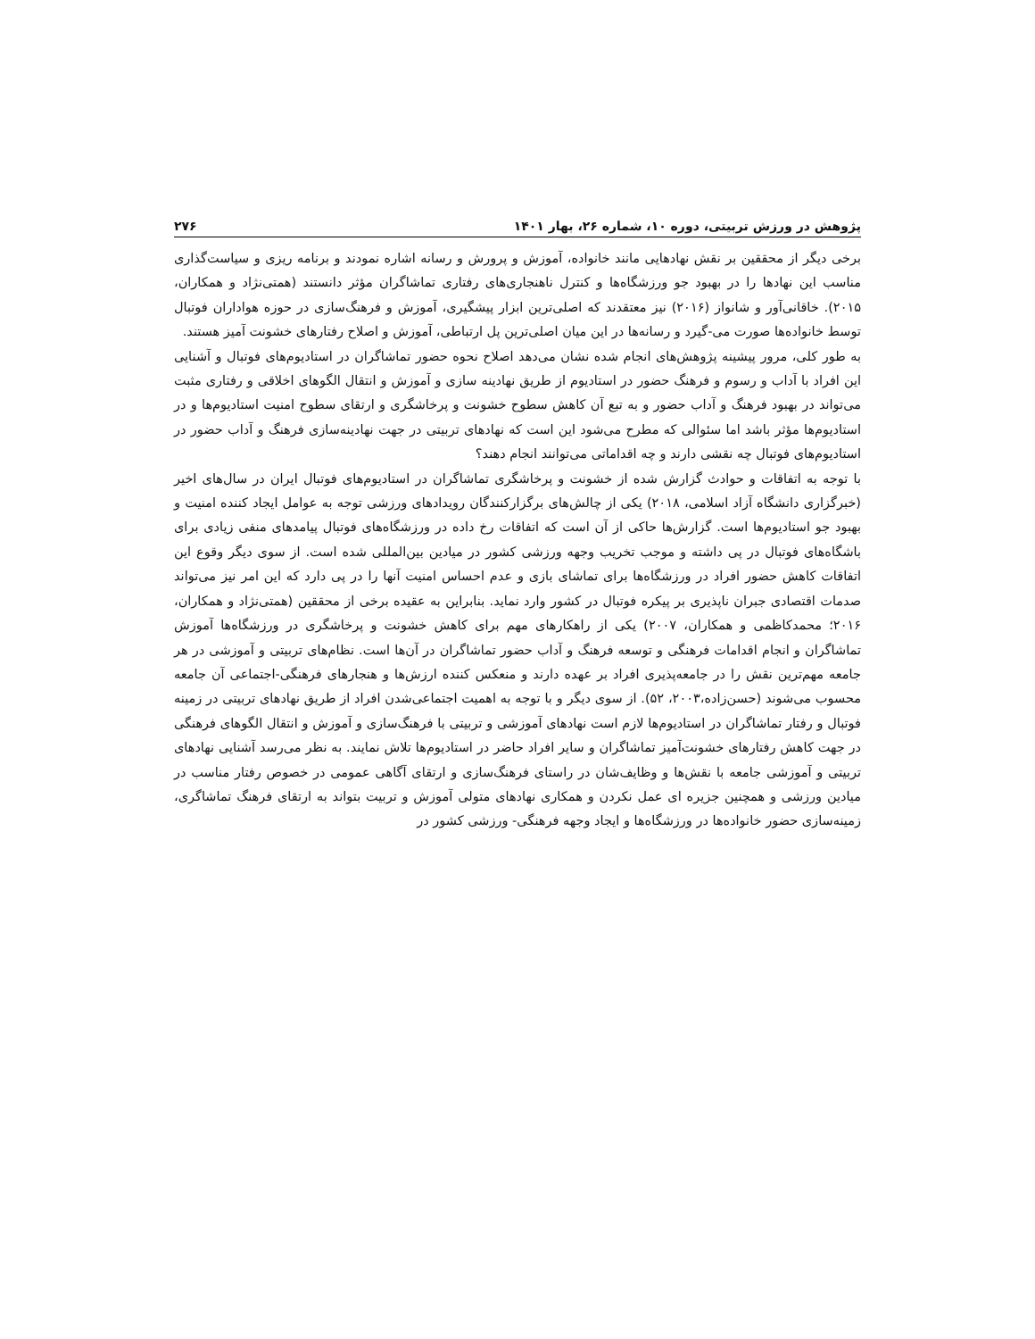پژوهش در ورزش تربیتی، دوره ۱۰، شماره ۲۶، بهار ۱۴۰۱ ۲۷۶
برخی دیگر از محققین بر نقش نهادهایی مانند خانواده، آموزش و پرورش و رسانه اشاره نمودند و برنامه ریزی و سیاست‌گذاری مناسب این نهادها را در بهبود جو ورزشگاه‌ها و کنترل ناهنجاری‌های رفتاری تماشاگران مؤثر دانستند (همتی‌نژاد و همکاران، ۲۰۱۵). خاقانی‌آور و شانواز (۲۰۱۶) نیز معتقدند که اصلی‌ترین ابزار پیشگیری، آموزش و فرهنگ‌سازی در حوزه هواداران فوتبال توسط خانواده‌ها صورت می-گیرد و رسانه‌ها در این میان اصلی‌ترین پل ارتباطی، آموزش و اصلاح رفتارهای خشونت آمیز هستند.
به طور کلی، مرور پیشینه پژوهش‌های انجام شده نشان می‌دهد اصلاح نحوه حضور تماشاگران در استادیوم‌های فوتبال و آشنایی این افراد با آداب و رسوم و فرهنگ حضور در استادیوم از طریق نهادینه سازی و آموزش و انتقال الگوهای اخلاقی و رفتاری مثبت می‌تواند در بهبود فرهنگ و آداب حضور و به تبع آن کاهش سطوح خشونت و پرخاشگری و ارتقای سطوح امنیت استادیوم‌ها و در استادیوم‌ها مؤثر باشد اما سئوالی که مطرح می‌شود این است که نهادهای تربیتی در جهت نهادینه‌سازی فرهنگ و آداب حضور در استادیوم‌های فوتبال چه نقشی دارند و چه اقداماتی می‌توانند انجام دهند؟
با توجه به اتفاقات و حوادث گزارش شده از خشونت و پرخاشگری تماشاگران در استادیوم‌های فوتبال ایران در سال‌های اخیر (خبرگزاری دانشگاه آزاد اسلامی، ۲۰۱۸) یکی از چالش‌های برگزارکنندگان رویدادهای ورزشی توجه به عوامل ایجاد کننده امنیت و بهبود جو استادیوم‌ها است. گزارش‌ها حاکی از آن است که اتفاقات رخ داده در ورزشگاه‌های فوتبال پیامدهای منفی زیادی برای باشگاه‌های فوتبال در پی داشته و موجب تخریب وجهه ورزشی کشور در میادین بین‌المللی شده است. از سوی دیگر وقوع این اتفاقات کاهش حضور افراد در ورزشگاه‌ها برای تماشای بازی و عدم احساس امنیت آنها را در پی دارد که این امر نیز می‌تواند صدمات اقتصادی جبران ناپذیری بر پیکره فوتبال در کشور وارد نماید. بنابراین به عقیده برخی از محققین (همتی‌نژاد و همکاران، ۲۰۱۶؛ محمدکاظمی و همکاران، ۲۰۰۷) یکی از راهکارهای مهم برای کاهش خشونت و پرخاشگری در ورزشگاه‌ها آموزش تماشاگران و انجام اقدامات فرهنگی و توسعه فرهنگ و آداب حضور تماشاگران در آن‌ها است. نظام‌های تربیتی و آموزشی در هر جامعه مهم‌ترین نقش را در جامعه‌پذیری افراد بر عهده دارند و منعکس کننده ارزش‌ها و هنجارهای فرهنگی-اجتماعی آن جامعه محسوب می‌شوند (حسن‌زاده،۲۰۰۳، ۵۲). از سوی دیگر و با توجه به اهمیت اجتماعی‌شدن افراد از طریق نهادهای تربیتی در زمینه فوتبال و رفتار تماشاگران در استادیوم‌ها لازم است نهادهای آموزشی و تربیتی با فرهنگ‌سازی و آموزش و انتقال الگوهای فرهنگی در جهت کاهش رفتارهای خشونت‌آمیز تماشاگران و سایر افراد حاضر در استادیوم‌ها تلاش نمایند. به نظر می‌رسد آشنایی نهادهای تربیتی و آموزشی جامعه با نقش‌ها و وظایف‌شان در راستای فرهنگ‌سازی و ارتقای آگاهی عمومی در خصوص رفتار مناسب در میادین ورزشی و همچنین جزیره ای عمل نکردن و همکاری نهادهای متولی آموزش و تربیت بتواند به ارتقای فرهنگ تماشاگری، زمینه‌سازی حضور خانواده‌ها در ورزشگاه‌ها و ایجاد وجهه فرهنگی- ورزشی کشور در